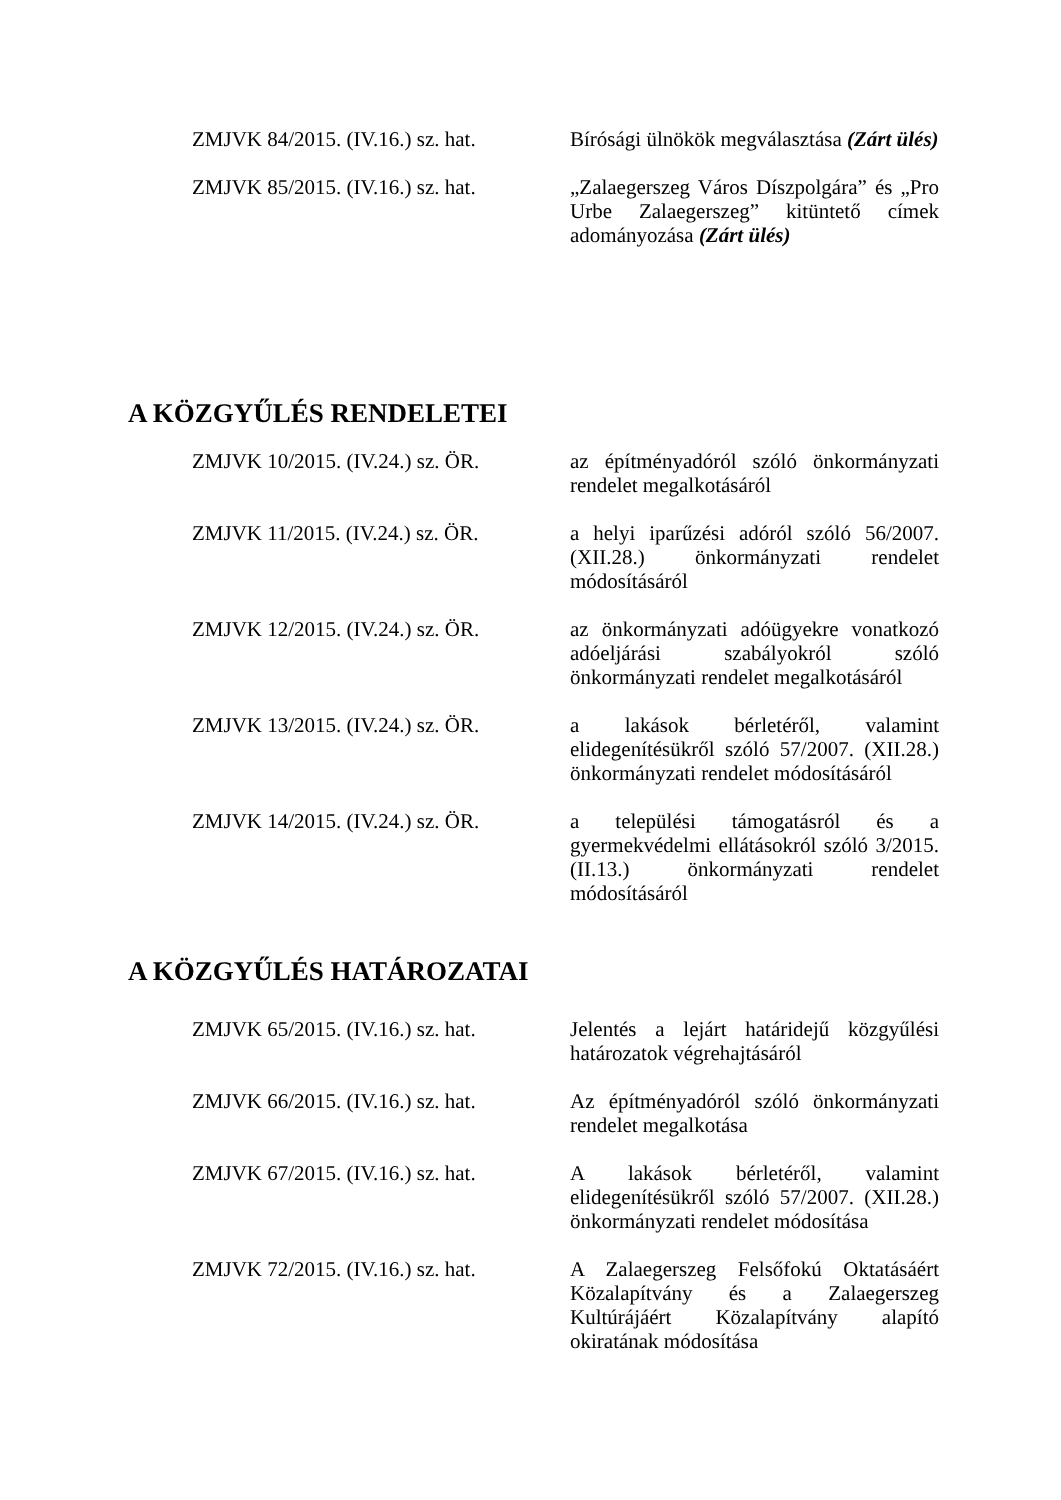ZMJVK 84/2015. (IV.16.) sz. hat.
Bírósági ülnökök megválasztása (Zárt ülés)
ZMJVK 85/2015. (IV.16.) sz. hat.
„Zalaegerszeg Város Díszpolgára” és „Pro Urbe Zalaegerszeg” kitüntető címek adományozása (Zárt ülés)
A KÖZGYŰLÉS RENDELETEI
ZMJVK 10/2015. (IV.24.) sz. ÖR.
az építményadóról szóló önkormányzati rendelet megalkotásáról
ZMJVK 11/2015. (IV.24.) sz. ÖR.
a helyi iparűzési adóról szóló 56/2007. (XII.28.) önkormányzati rendelet módosításáról
ZMJVK 12/2015. (IV.24.) sz. ÖR.
az önkormányzati adóügyekre vonatkozó adóeljárási szabályokról szóló önkormányzati rendelet megalkotásáról
ZMJVK 13/2015. (IV.24.) sz. ÖR.
a lakások bérletéről, valamint elidegenítésükről szóló 57/2007. (XII.28.) önkormányzati rendelet módosításáról
ZMJVK 14/2015. (IV.24.) sz. ÖR.
a települési támogatásról és a gyermekvédelmi ellátásokról szóló 3/2015. (II.13.) önkormányzati rendelet módosításáról
A KÖZGYŰLÉS HATÁROZATAI
ZMJVK 65/2015. (IV.16.) sz. hat.
Jelentés a lejárt határidejű közgyűlési határozatok végrehajtásáról
ZMJVK 66/2015. (IV.16.) sz. hat.
Az építményadóról szóló önkormányzati rendelet megalkotása
ZMJVK 67/2015. (IV.16.) sz. hat.
A lakások bérletéről, valamint elidegenítésükről szóló 57/2007. (XII.28.) önkormányzati rendelet módosítása
ZMJVK 72/2015. (IV.16.) sz. hat.
A Zalaegerszeg Felsőfokú Oktatásáért Közalapítvány és a Zalaegerszeg Kultúrájáért Közalapítvány alapító okiratának módosítása